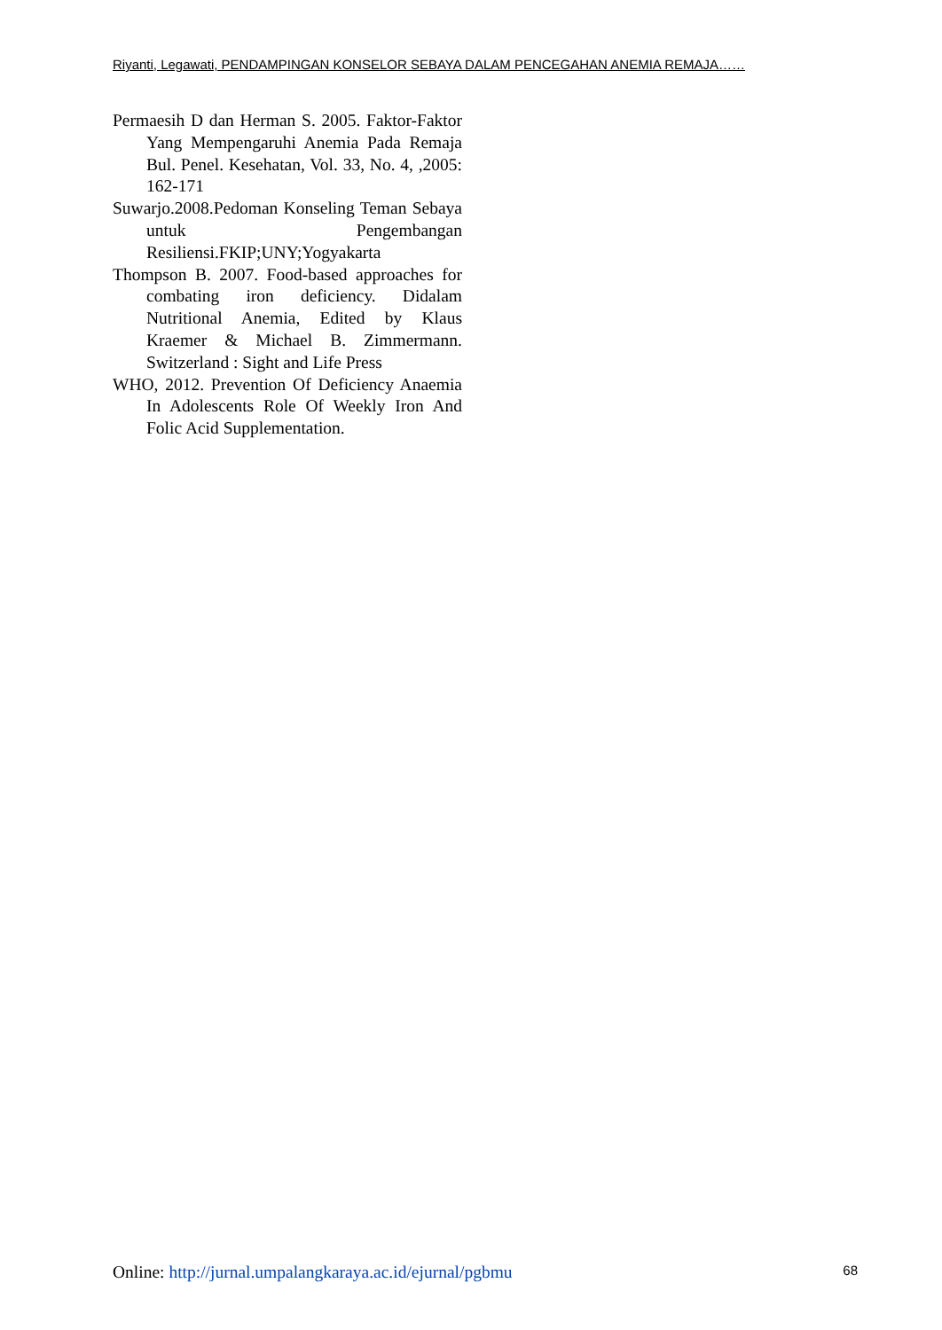Riyanti, Legawati, PENDAMPINGAN KONSELOR SEBAYA DALAM PENCEGAHAN ANEMIA REMAJA……
Permaesih D dan Herman S. 2005. Faktor-Faktor Yang Mempengaruhi Anemia Pada Remaja Bul. Penel. Kesehatan, Vol. 33, No. 4, ,2005: 162-171
Suwarjo.2008.Pedoman Konseling Teman Sebaya untuk Pengembangan Resiliensi.FKIP;UNY;Yogyakarta
Thompson B. 2007. Food-based approaches for combating iron deficiency. Didalam Nutritional Anemia, Edited by Klaus Kraemer & Michael B. Zimmermann. Switzerland : Sight and Life Press
WHO, 2012. Prevention Of Deficiency Anaemia In Adolescents Role Of Weekly Iron And Folic Acid Supplementation.
Online: http://jurnal.umpalangkaraya.ac.id/ejurnal/pgbmu 68